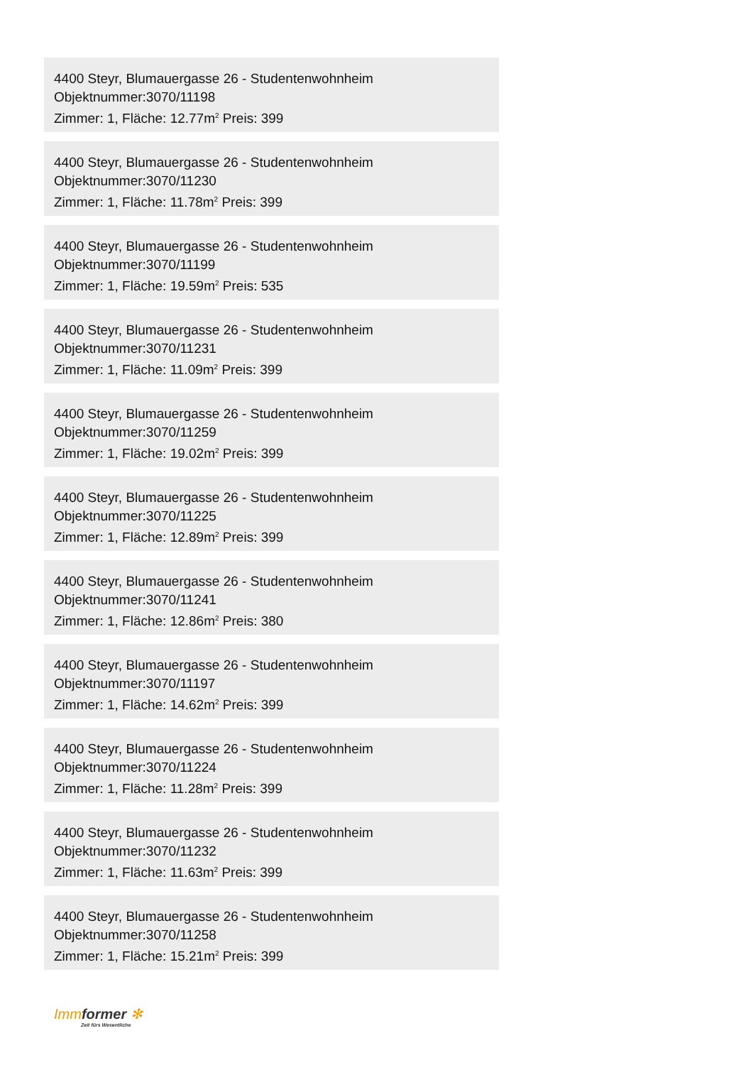4400 Steyr, Blumauergasse 26 - Studentenwohnheim
Objektnummer:3070/11198
Zimmer: 1, Fläche: 12.77m<sup>2</sup> Preis: 399
4400 Steyr, Blumauergasse 26 - Studentenwohnheim
Objektnummer:3070/11230
Zimmer: 1, Fläche: 11.78m<sup>2</sup> Preis: 399
4400 Steyr, Blumauergasse 26 - Studentenwohnheim
Objektnummer:3070/11199
Zimmer: 1, Fläche: 19.59m<sup>2</sup> Preis: 535
4400 Steyr, Blumauergasse 26 - Studentenwohnheim
Objektnummer:3070/11231
Zimmer: 1, Fläche: 11.09m<sup>2</sup> Preis: 399
4400 Steyr, Blumauergasse 26 - Studentenwohnheim
Objektnummer:3070/11259
Zimmer: 1, Fläche: 19.02m<sup>2</sup> Preis: 399
4400 Steyr, Blumauergasse 26 - Studentenwohnheim
Objektnummer:3070/11225
Zimmer: 1, Fläche: 12.89m<sup>2</sup> Preis: 399
4400 Steyr, Blumauergasse 26 - Studentenwohnheim
Objektnummer:3070/11241
Zimmer: 1, Fläche: 12.86m<sup>2</sup> Preis: 380
4400 Steyr, Blumauergasse 26 - Studentenwohnheim
Objektnummer:3070/11197
Zimmer: 1, Fläche: 14.62m<sup>2</sup> Preis: 399
4400 Steyr, Blumauergasse 26 - Studentenwohnheim
Objektnummer:3070/11224
Zimmer: 1, Fläche: 11.28m<sup>2</sup> Preis: 399
4400 Steyr, Blumauergasse 26 - Studentenwohnheim
Objektnummer:3070/11232
Zimmer: 1, Fläche: 11.63m<sup>2</sup> Preis: 399
4400 Steyr, Blumauergasse 26 - Studentenwohnheim
Objektnummer:3070/11258
Zimmer: 1, Fläche: 15.21m<sup>2</sup> Preis: 399
Immformer ✻
Zeit fürs Wesentliche